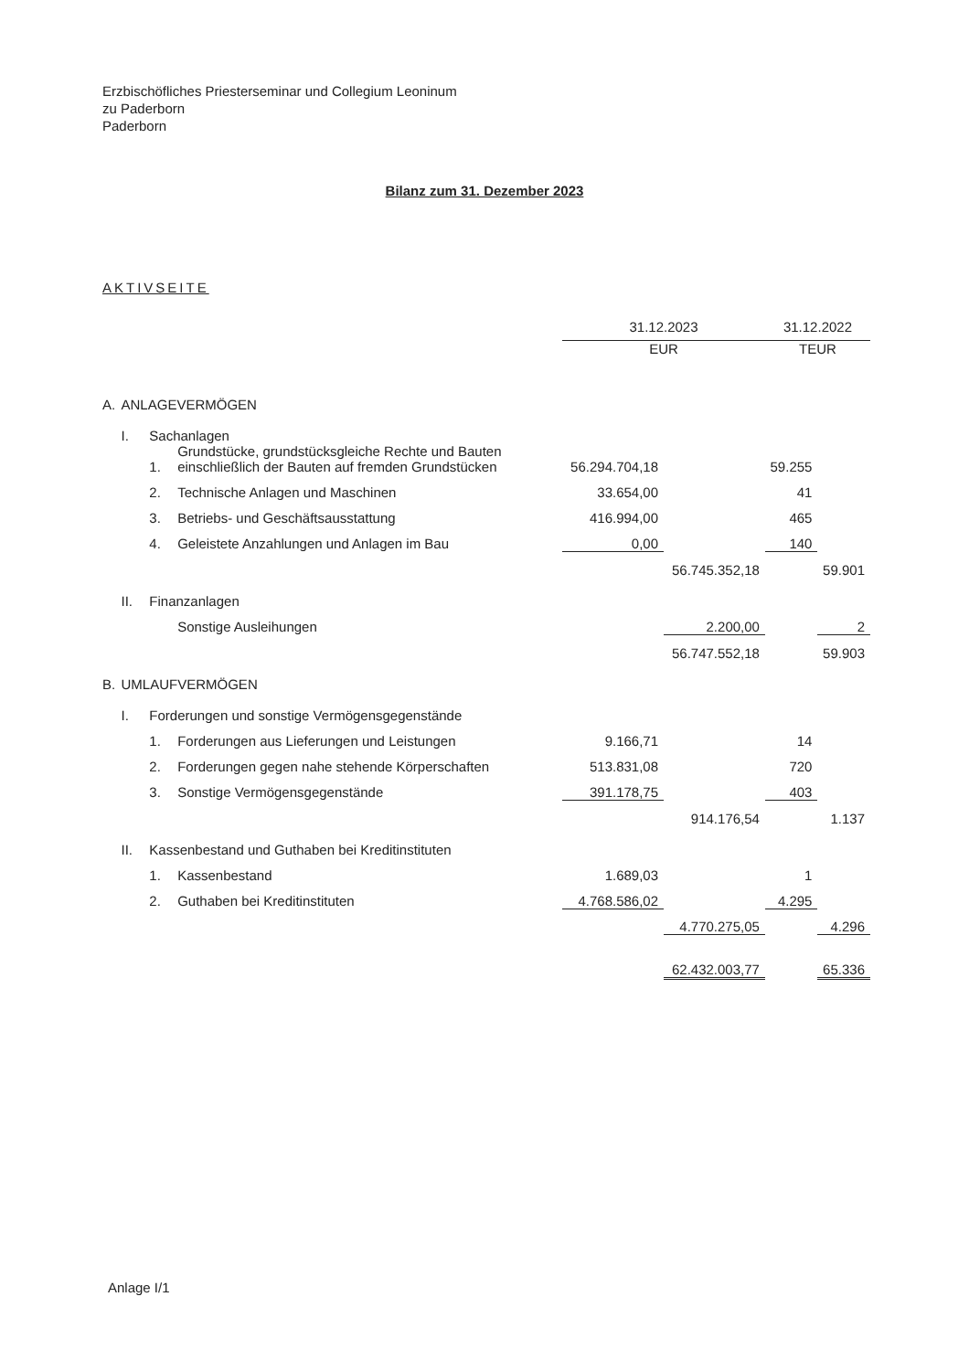Erzbischöfliches Priesterseminar und Collegium Leoninum
zu Paderborn
Paderborn
Bilanz zum 31. Dezember 2023
AKTIVSEITE
| | | | | 31.12.2023 | | 31.12.2022 | |
| | | | | EUR | | TEUR | |
| A. | ANLAGEVERMÖGEN | | | | | | |
| | I. | Sachanlagen | | | | | |
| | | 1. | Grundstücke, grundstücksgleiche Rechte und Bauten einschließlich der Bauten auf fremden Grundstücken | 56.294.704,18 | | 59.255 | |
| | | 2. | Technische Anlagen und Maschinen | 33.654,00 | | 41 | |
| | | 3. | Betriebs- und Geschäftsausstattung | 416.994,00 | | 465 | |
| | | 4. | Geleistete Anzahlungen und Anlagen im Bau | 0,00 | | 140 | |
| | | | | | 56.745.352,18 | | 59.901 |
| | II. | Finanzanlagen | | | | | |
| | | | Sonstige Ausleihungen | | 2.200,00 | | 2 |
| | | | | | 56.747.552,18 | | 59.903 |
| B. | UMLAUFVERMÖGEN | | | | | | |
| | I. | Forderungen und sonstige Vermögensgegenstände | | | | | |
| | | 1. | Forderungen aus Lieferungen und Leistungen | 9.166,71 | | 14 | |
| | | 2. | Forderungen gegen nahe stehende Körperschaften | 513.831,08 | | 720 | |
| | | 3. | Sonstige Vermögensgegenstände | 391.178,75 | | 403 | |
| | | | | | 914.176,54 | | 1.137 |
| | II. | Kassenbestand und Guthaben bei Kreditinstituten | | | | | |
| | | 1. | Kassenbestand | 1.689,03 | | 1 | |
| | | 2. | Guthaben bei Kreditinstituten | 4.768.586,02 | | 4.295 | |
| | | | | | 4.770.275,05 | | 4.296 |
| | | | | | 62.432.003,77 | | 65.336 |
Anlage I/1